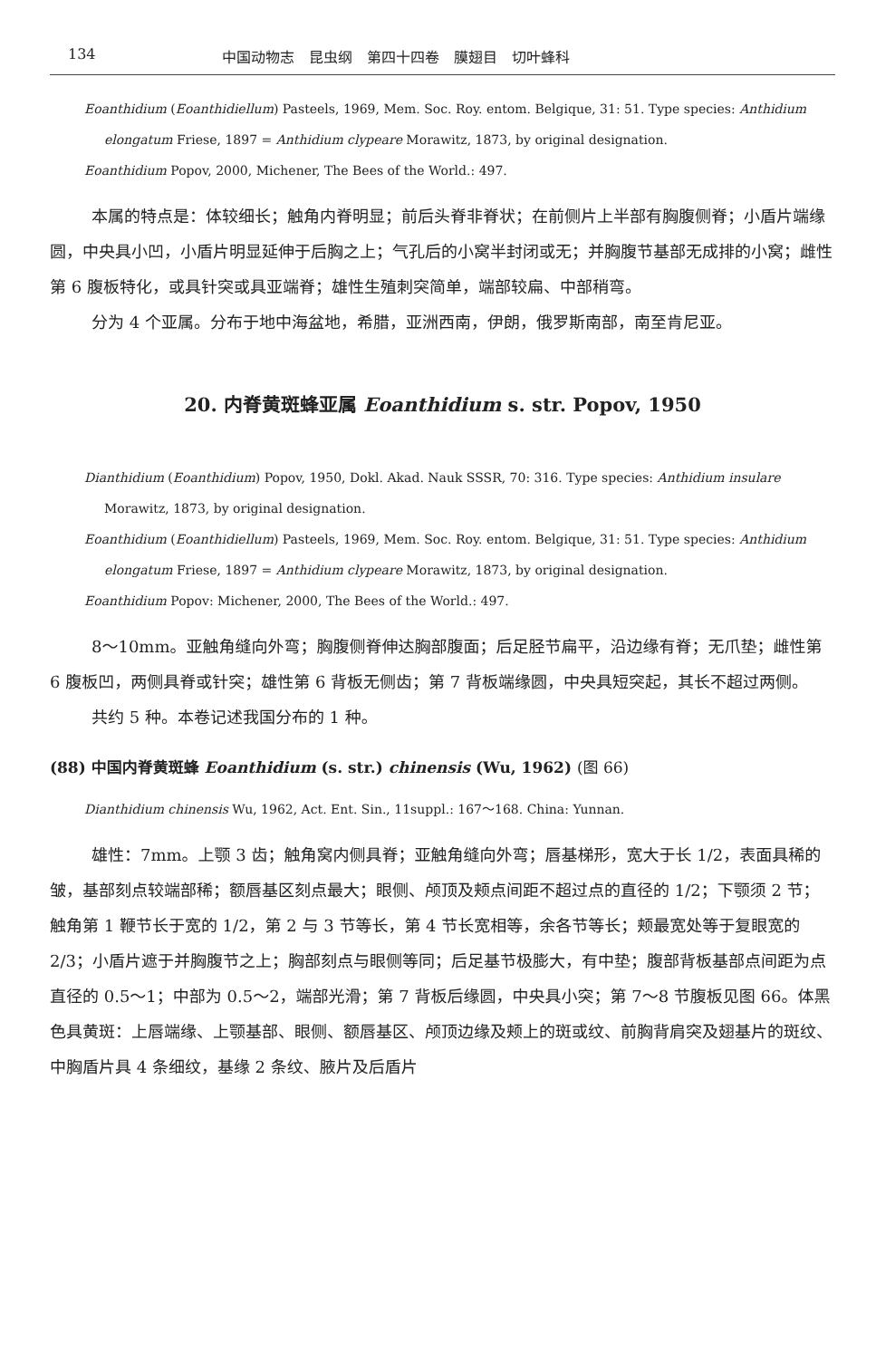134 中国动物志　昆虫纲　第四十四卷　膜翅目　切叶蜂科
Eoanthidium (Eoanthidiellum) Pasteels, 1969, Mem. Soc. Roy. entom. Belgique, 31: 51. Type species: Anthidium elongatum Friese, 1897 = Anthidium clypeare Morawitz, 1873, by original designation.
Eoanthidium Popov, 2000, Michener, The Bees of the World.: 497.
本属的特点是：体较细长；触角内脊明显；前后头脊非脊状；在前侧片上半部有胸腹侧脊；小盾片端缘圆，中央具小凹，小盾片明显延伸于后胸之上；气孔后的小窝半封闭或无；并胸腹节基部无成排的小窝；雌性第 6 腹板特化，或具针突或具亚端脊；雄性生殖刺突简单，端部较扁、中部稍弯。
分为 4 个亚属。分布于地中海盆地，希腊，亚洲西南，伊朗，俄罗斯南部，南至肯尼亚。
20. 内脊黄斑蜂亚属 Eoanthidium s. str. Popov, 1950
Dianthidium (Eoanthidium) Popov, 1950, Dokl. Akad. Nauk SSSR, 70: 316. Type species: Anthidium insulare Morawitz, 1873, by original designation.
Eoanthidium (Eoanthidiellum) Pasteels, 1969, Mem. Soc. Roy. entom. Belgique, 31: 51. Type species: Anthidium elongatum Friese, 1897 = Anthidium clypeare Morawitz, 1873, by original designation.
Eoanthidium Popov: Michener, 2000, The Bees of the World.: 497.
8～10mm。亚触角缝向外弯；胸腹侧脊伸达胸部腹面；后足胫节扁平，沿边缘有脊；无爪垫；雌性第 6 腹板凹，两侧具脊或针突；雄性第 6 背板无侧齿；第 7 背板端缘圆，中央具短突起，其长不超过两侧。
共约 5 种。本卷记述我国分布的 1 种。
(88) 中国内脊黄斑蜂 Eoanthidium (s. str.) chinensis (Wu, 1962) (图 66)
Dianthidium chinensis Wu, 1962, Act. Ent. Sin., 11suppl.: 167～168. China: Yunnan.
雄性：7mm。上颚 3 齿；触角窝内侧具脊；亚触角缝向外弯；唇基梯形，宽大于长 1/2，表面具稀的皱，基部刻点较端部稀；额唇基区刻点最大；眼侧、颅顶及颊点间距不超过点的直径的 1/2；下颚须 2 节；触角第 1 鞭节长于宽的 1/2，第 2 与 3 节等长，第 4 节长宽相等，余各节等长；颊最宽处等于复眼宽的 2/3；小盾片遮于并胸腹节之上；胸部刻点与眼侧等同；后足基节极膨大，有中垫；腹部背板基部点间距为点直径的 0.5～1；中部为 0.5～2，端部光滑；第 7 背板后缘圆，中央具小突；第 7～8 节腹板见图 66。体黑色具黄斑：上唇端缘、上颚基部、眼侧、额唇基区、颅顶边缘及颊上的斑或纹、前胸背肩突及翅基片的斑纹、中胸盾片具 4 条细纹，基缘 2 条纹、腋片及后盾片